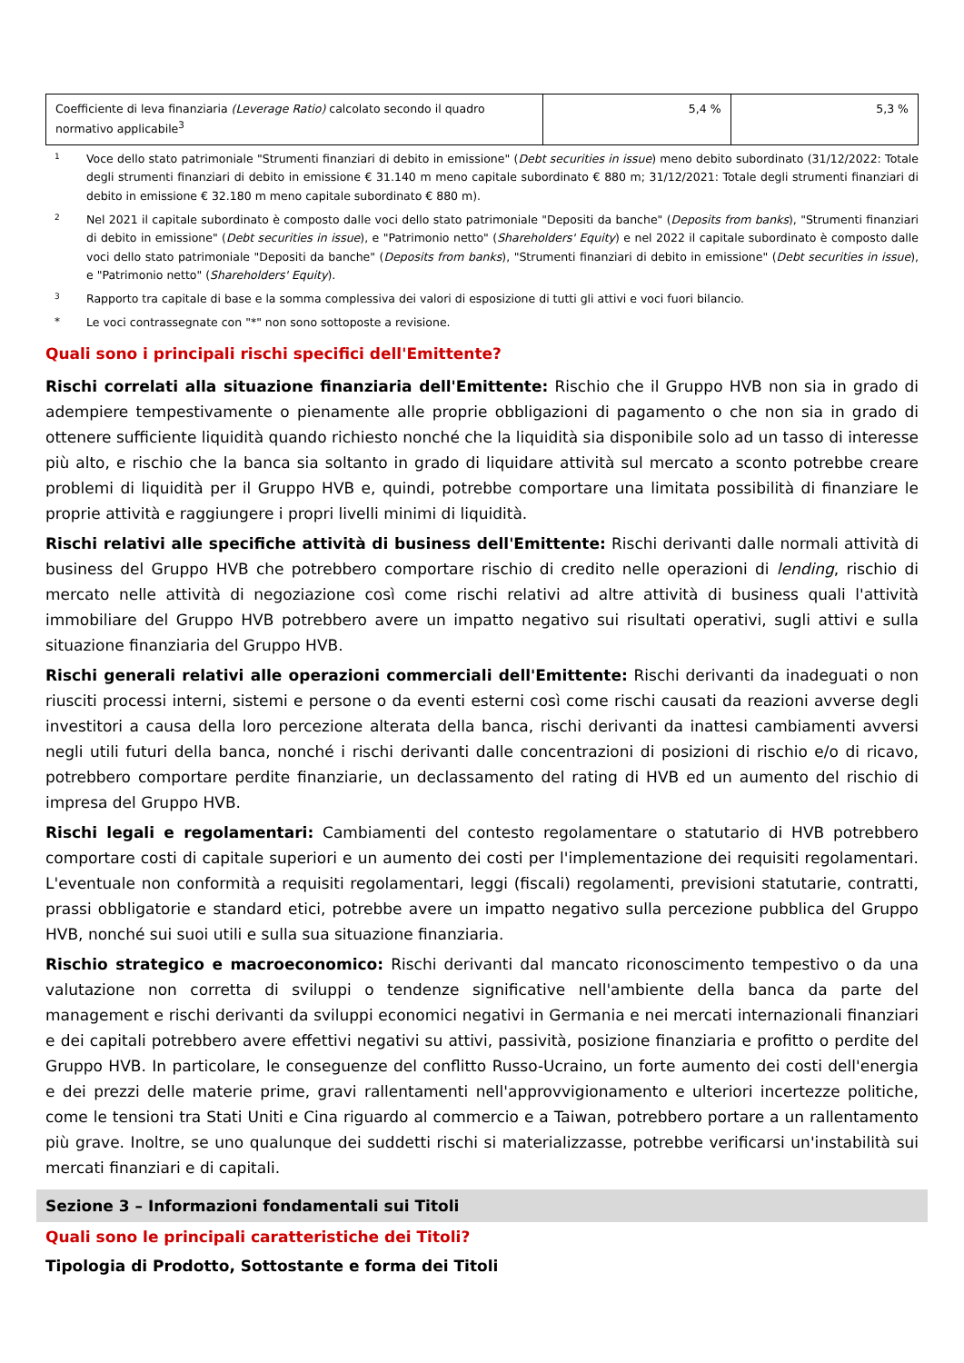| Coefficiente di leva finanziaria (Leverage Ratio) calcolato secondo il quadro normativo applicabile<sup>3</sup> | 5,4 % | 5,3 % |
1
Voce dello stato patrimoniale "Strumenti finanziari di debito in emissione" (Debt securities in issue) meno debito subordinato (31/12/2022: Totale degli strumenti finanziari di debito in emissione € 31.140 m meno capitale subordinato € 880 m; 31/12/2021: Totale degli strumenti finanziari di debito in emissione € 32.180 m meno capitale subordinato € 880 m).
2
Nel 2021 il capitale subordinato è composto dalle voci dello stato patrimoniale "Depositi da banche" (Deposits from banks), "Strumenti finanziari di debito in emissione" (Debt securities in issue), e "Patrimonio netto" (Shareholders' Equity) e nel 2022 il capitale subordinato è composto dalle voci dello stato patrimoniale "Depositi da banche" (Deposits from banks), "Strumenti finanziari di debito in emissione" (Debt securities in issue), e "Patrimonio netto" (Shareholders' Equity).
3
Rapporto tra capitale di base e la somma complessiva dei valori di esposizione di tutti gli attivi e voci fuori bilancio.
* Le voci contrassegnate con "*" non sono sottoposte a revisione.
Quali sono i principali rischi specifici dell'Emittente?
Rischi correlati alla situazione finanziaria dell'Emittente: Rischio che il Gruppo HVB non sia in grado di adempiere tempestivamente o pienamente alle proprie obbligazioni di pagamento o che non sia in grado di ottenere sufficiente liquidità quando richiesto nonché che la liquidità sia disponibile solo ad un tasso di interesse più alto, e rischio che la banca sia soltanto in grado di liquidare attività sul mercato a sconto potrebbe creare problemi di liquidità per il Gruppo HVB e, quindi, potrebbe comportare una limitata possibilità di finanziare le proprie attività e raggiungere i propri livelli minimi di liquidità.
Rischi relativi alle specifiche attività di business dell'Emittente: Rischi derivanti dalle normali attività di business del Gruppo HVB che potrebbero comportare rischio di credito nelle operazioni di lending, rischio di mercato nelle attività di negoziazione così come rischi relativi ad altre attività di business quali l'attività immobiliare del Gruppo HVB potrebbero avere un impatto negativo sui risultati operativi, sugli attivi e sulla situazione finanziaria del Gruppo HVB.
Rischi generali relativi alle operazioni commerciali dell'Emittente: Rischi derivanti da inadeguati o non riusciti processi interni, sistemi e persone o da eventi esterni così come rischi causati da reazioni avverse degli investitori a causa della loro percezione alterata della banca, rischi derivanti da inattesi cambiamenti avversi negli utili futuri della banca, nonché i rischi derivanti dalle concentrazioni di posizioni di rischio e/o di ricavo, potrebbero comportare perdite finanziarie, un declassamento del rating di HVB ed un aumento del rischio di impresa del Gruppo HVB.
Rischi legali e regolamentari: Cambiamenti del contesto regolamentare o statutario di HVB potrebbero comportare costi di capitale superiori e un aumento dei costi per l'implementazione dei requisiti regolamentari. L'eventuale non conformità a requisiti regolamentari, leggi (fiscali) regolamenti, previsioni statutarie, contratti, prassi obbligatorie e standard etici, potrebbe avere un impatto negativo sulla percezione pubblica del Gruppo HVB, nonché sui suoi utili e sulla sua situazione finanziaria.
Rischio strategico e macroeconomico: Rischi derivanti dal mancato riconoscimento tempestivo o da una valutazione non corretta di sviluppi o tendenze significative nell'ambiente della banca da parte del management e rischi derivanti da sviluppi economici negativi in Germania e nei mercati internazionali finanziari e dei capitali potrebbero avere effettivi negativi su attivi, passività, posizione finanziaria e profitto o perdite del Gruppo HVB. In particolare, le conseguenze del conflitto Russo-Ucraino, un forte aumento dei costi dell'energia e dei prezzi delle materie prime, gravi rallentamenti nell'approvvigionamento e ulteriori incertezze politiche, come le tensioni tra Stati Uniti e Cina riguardo al commercio e a Taiwan, potrebbero portare a un rallentamento più grave. Inoltre, se uno qualunque dei suddetti rischi si materializzasse, potrebbe verificarsi un'instabilità sui mercati finanziari e di capitali.
Sezione 3 – Informazioni fondamentali sui Titoli
Quali sono le principali caratteristiche dei Titoli?
Tipologia di Prodotto, Sottostante e forma dei Titoli